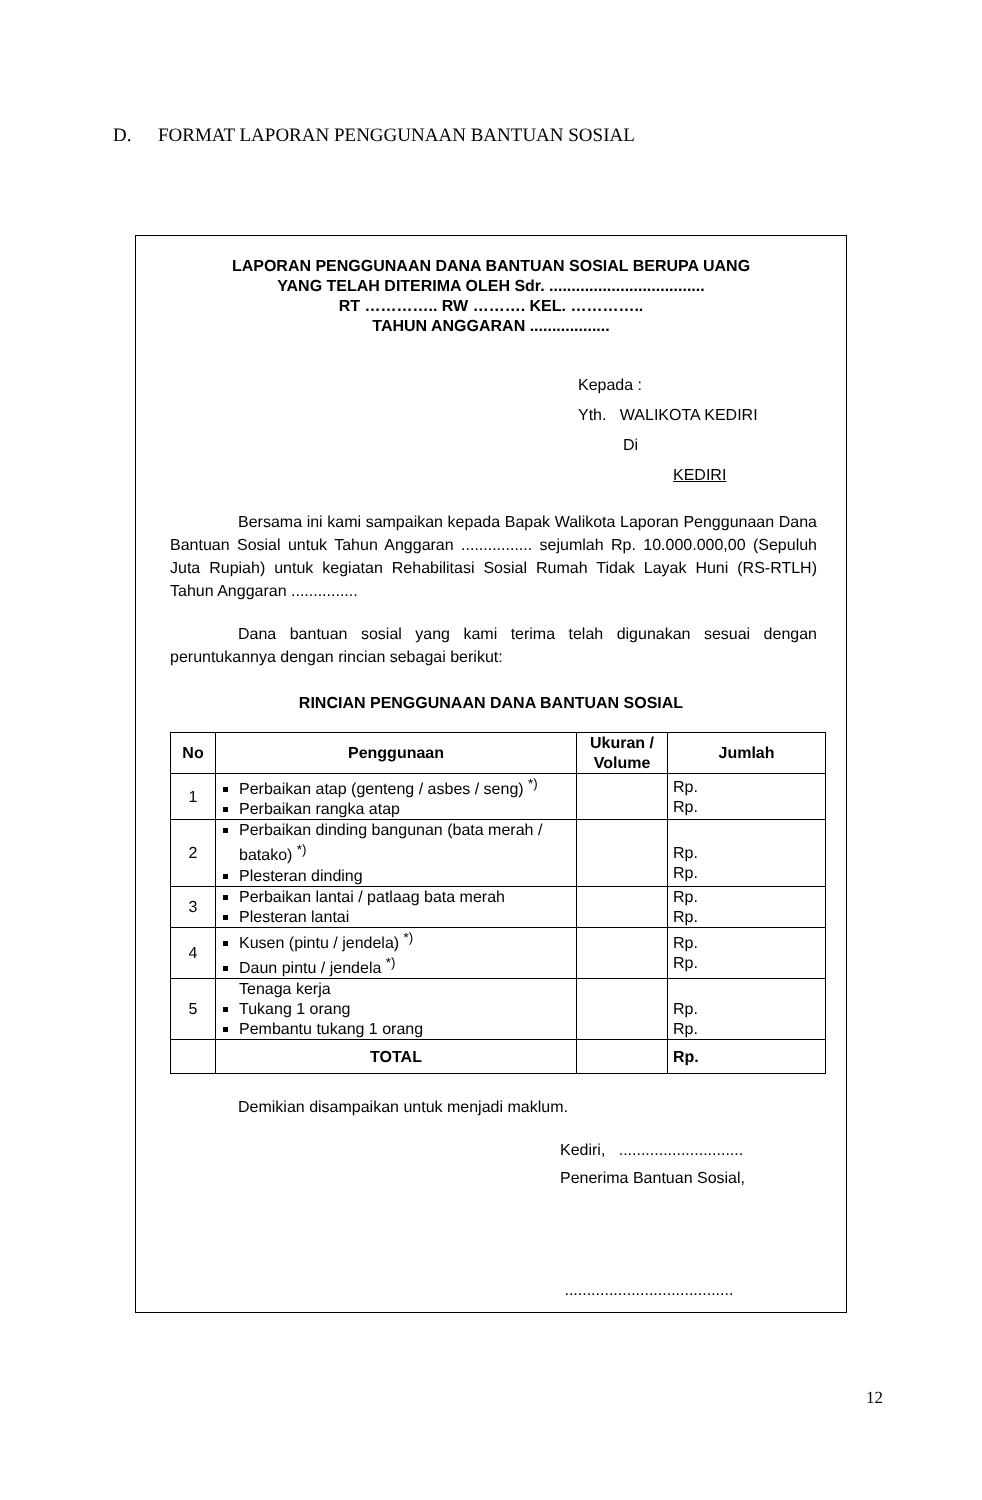D. FORMAT LAPORAN PENGGUNAAN BANTUAN SOSIAL
LAPORAN PENGGUNAAN DANA BANTUAN SOSIAL BERUPA UANG
YANG TELAH DITERIMA OLEH Sdr. ...................................
RT ………….. RW ………. KEL. …………..
TAHUN ANGGARAN ..................
Kepada :
Yth. WALIKOTA KEDIRI
Di
KEDIRI
Bersama ini kami sampaikan kepada Bapak Walikota Laporan Penggunaan Dana Bantuan Sosial untuk Tahun Anggaran ................ sejumlah Rp. 10.000.000,00 (Sepuluh Juta Rupiah) untuk kegiatan Rehabilitasi Sosial Rumah Tidak Layak Huni (RS-RTLH) Tahun Anggaran ...............
Dana bantuan sosial yang kami terima telah digunakan sesuai dengan peruntukannya dengan rincian sebagai berikut:
RINCIAN PENGGUNAAN DANA BANTUAN SOSIAL
| No | Penggunaan | Ukuran / Volume | Jumlah |
| --- | --- | --- | --- |
| 1 | Perbaikan atap (genteng / asbes / seng) <sup>*)</sup> Perbaikan rangka atap | | Rp. Rp. |
| 2 | Perbaikan dinding bangunan (bata merah / batako) <sup>*)</sup> Plesteran dinding | | Rp. Rp. |
| 3 | Perbaikan lantai / patlaag bata merah Plesteran lantai | | Rp. Rp. |
| 4 | Kusen (pintu / jendela) <sup>*)</sup> Daun pintu / jendela <sup>*)</sup> | | Rp. Rp. |
| 5 | Tenaga kerja Tukang 1 orang Pembantu tukang 1 orang | | Rp. Rp. |
| | TOTAL | | Rp. |
Demikian disampaikan untuk menjadi maklum.
Kediri, ............................
Penerima Bantuan Sosial,
......................................
12